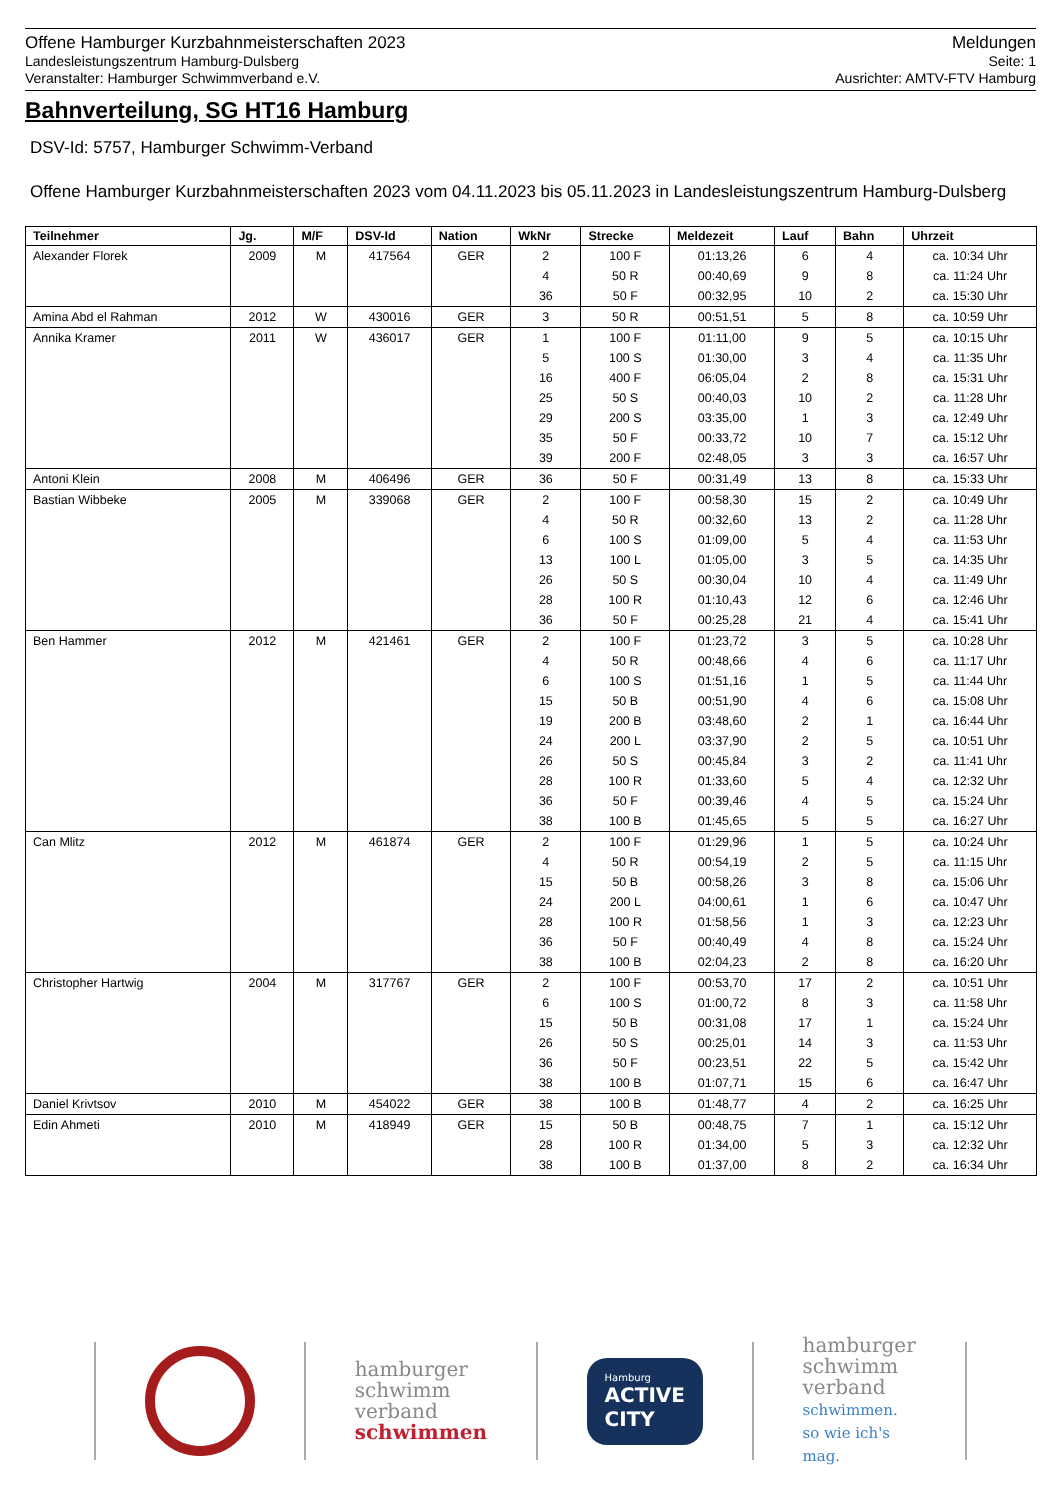Offene Hamburger Kurzbahnmeisterschaften 2023
Landesleistungszentrum Hamburg-Dulsberg
Veranstalter: Hamburger Schwimmverband e.V.
Meldungen
Seite: 1
Ausrichter: AMTV-FTV Hamburg
Bahnverteilung, SG HT16 Hamburg
DSV-Id: 5757, Hamburger Schwimm-Verband
Offene Hamburger Kurzbahnmeisterschaften 2023 vom 04.11.2023 bis 05.11.2023 in Landesleistungszentrum Hamburg-Dulsberg
| Teilnehmer | Jg. | M/F | DSV-Id | Nation | WkNr | Strecke | Meldezeit | Lauf | Bahn | Uhrzeit |
| --- | --- | --- | --- | --- | --- | --- | --- | --- | --- | --- |
| Alexander Florek | 2009 | M | 417564 | GER | 2 | 100 F | 01:13,26 | 6 | 4 | ca. 10:34 Uhr |
| | | | | | 4 | 50 R | 00:40,69 | 9 | 8 | ca. 11:24 Uhr |
| | | | | | 36 | 50 F | 00:32,95 | 10 | 2 | ca. 15:30 Uhr |
| Amina Abd el Rahman | 2012 | W | 430016 | GER | 3 | 50 R | 00:51,51 | 5 | 8 | ca. 10:59 Uhr |
| Annika Kramer | 2011 | W | 436017 | GER | 1 | 100 F | 01:11,00 | 9 | 5 | ca. 10:15 Uhr |
| | | | | | 5 | 100 S | 01:30,00 | 3 | 4 | ca. 11:35 Uhr |
| | | | | | 16 | 400 F | 06:05,04 | 2 | 8 | ca. 15:31 Uhr |
| | | | | | 25 | 50 S | 00:40,03 | 10 | 2 | ca. 11:28 Uhr |
| | | | | | 29 | 200 S | 03:35,00 | 1 | 3 | ca. 12:49 Uhr |
| | | | | | 35 | 50 F | 00:33,72 | 10 | 7 | ca. 15:12 Uhr |
| | | | | | 39 | 200 F | 02:48,05 | 3 | 3 | ca. 16:57 Uhr |
| Antoni Klein | 2008 | M | 406496 | GER | 36 | 50 F | 00:31,49 | 13 | 8 | ca. 15:33 Uhr |
| Bastian Wibbeke | 2005 | M | 339068 | GER | 2 | 100 F | 00:58,30 | 15 | 2 | ca. 10:49 Uhr |
| | | | | | 4 | 50 R | 00:32,60 | 13 | 2 | ca. 11:28 Uhr |
| | | | | | 6 | 100 S | 01:09,00 | 5 | 4 | ca. 11:53 Uhr |
| | | | | | 13 | 100 L | 01:05,00 | 3 | 5 | ca. 14:35 Uhr |
| | | | | | 26 | 50 S | 00:30,04 | 10 | 4 | ca. 11:49 Uhr |
| | | | | | 28 | 100 R | 01:10,43 | 12 | 6 | ca. 12:46 Uhr |
| | | | | | 36 | 50 F | 00:25,28 | 21 | 4 | ca. 15:41 Uhr |
| Ben Hammer | 2012 | M | 421461 | GER | 2 | 100 F | 01:23,72 | 3 | 5 | ca. 10:28 Uhr |
| | | | | | 4 | 50 R | 00:48,66 | 4 | 6 | ca. 11:17 Uhr |
| | | | | | 6 | 100 S | 01:51,16 | 1 | 5 | ca. 11:44 Uhr |
| | | | | | 15 | 50 B | 00:51,90 | 4 | 6 | ca. 15:08 Uhr |
| | | | | | 19 | 200 B | 03:48,60 | 2 | 1 | ca. 16:44 Uhr |
| | | | | | 24 | 200 L | 03:37,90 | 2 | 5 | ca. 10:51 Uhr |
| | | | | | 26 | 50 S | 00:45,84 | 3 | 2 | ca. 11:41 Uhr |
| | | | | | 28 | 100 R | 01:33,60 | 5 | 4 | ca. 12:32 Uhr |
| | | | | | 36 | 50 F | 00:39,46 | 4 | 5 | ca. 15:24 Uhr |
| | | | | | 38 | 100 B | 01:45,65 | 5 | 5 | ca. 16:27 Uhr |
| Can Mlitz | 2012 | M | 461874 | GER | 2 | 100 F | 01:29,96 | 1 | 5 | ca. 10:24 Uhr |
| | | | | | 4 | 50 R | 00:54,19 | 2 | 5 | ca. 11:15 Uhr |
| | | | | | 15 | 50 B | 00:58,26 | 3 | 8 | ca. 15:06 Uhr |
| | | | | | 24 | 200 L | 04:00,61 | 1 | 6 | ca. 10:47 Uhr |
| | | | | | 28 | 100 R | 01:58,56 | 1 | 3 | ca. 12:23 Uhr |
| | | | | | 36 | 50 F | 00:40,49 | 4 | 8 | ca. 15:24 Uhr |
| | | | | | 38 | 100 B | 02:04,23 | 2 | 8 | ca. 16:20 Uhr |
| Christopher Hartwig | 2004 | M | 317767 | GER | 2 | 100 F | 00:53,70 | 17 | 2 | ca. 10:51 Uhr |
| | | | | | 6 | 100 S | 01:00,72 | 8 | 3 | ca. 11:58 Uhr |
| | | | | | 15 | 50 B | 00:31,08 | 17 | 1 | ca. 15:24 Uhr |
| | | | | | 26 | 50 S | 00:25,01 | 14 | 3 | ca. 11:53 Uhr |
| | | | | | 36 | 50 F | 00:23,51 | 22 | 5 | ca. 15:42 Uhr |
| | | | | | 38 | 100 B | 01:07,71 | 15 | 6 | ca. 16:47 Uhr |
| Daniel Krivtsov | 2010 | M | 454022 | GER | 38 | 100 B | 01:48,77 | 4 | 2 | ca. 16:25 Uhr |
| Edin Ahmeti | 2010 | M | 418949 | GER | 15 | 50 B | 00:48,75 | 7 | 1 | ca. 15:12 Uhr |
| | | | | | 28 | 100 R | 01:34,00 | 5 | 3 | ca. 12:32 Uhr |
| | | | | | 38 | 100 B | 01:37,00 | 8 | 2 | ca. 16:34 Uhr |
hamburger
schwimm
verband
schwimmen
Hamburg
ACTIVE
CITY
hamburger
schwimm
verband
schwimmen.
so wie ich's
mag.